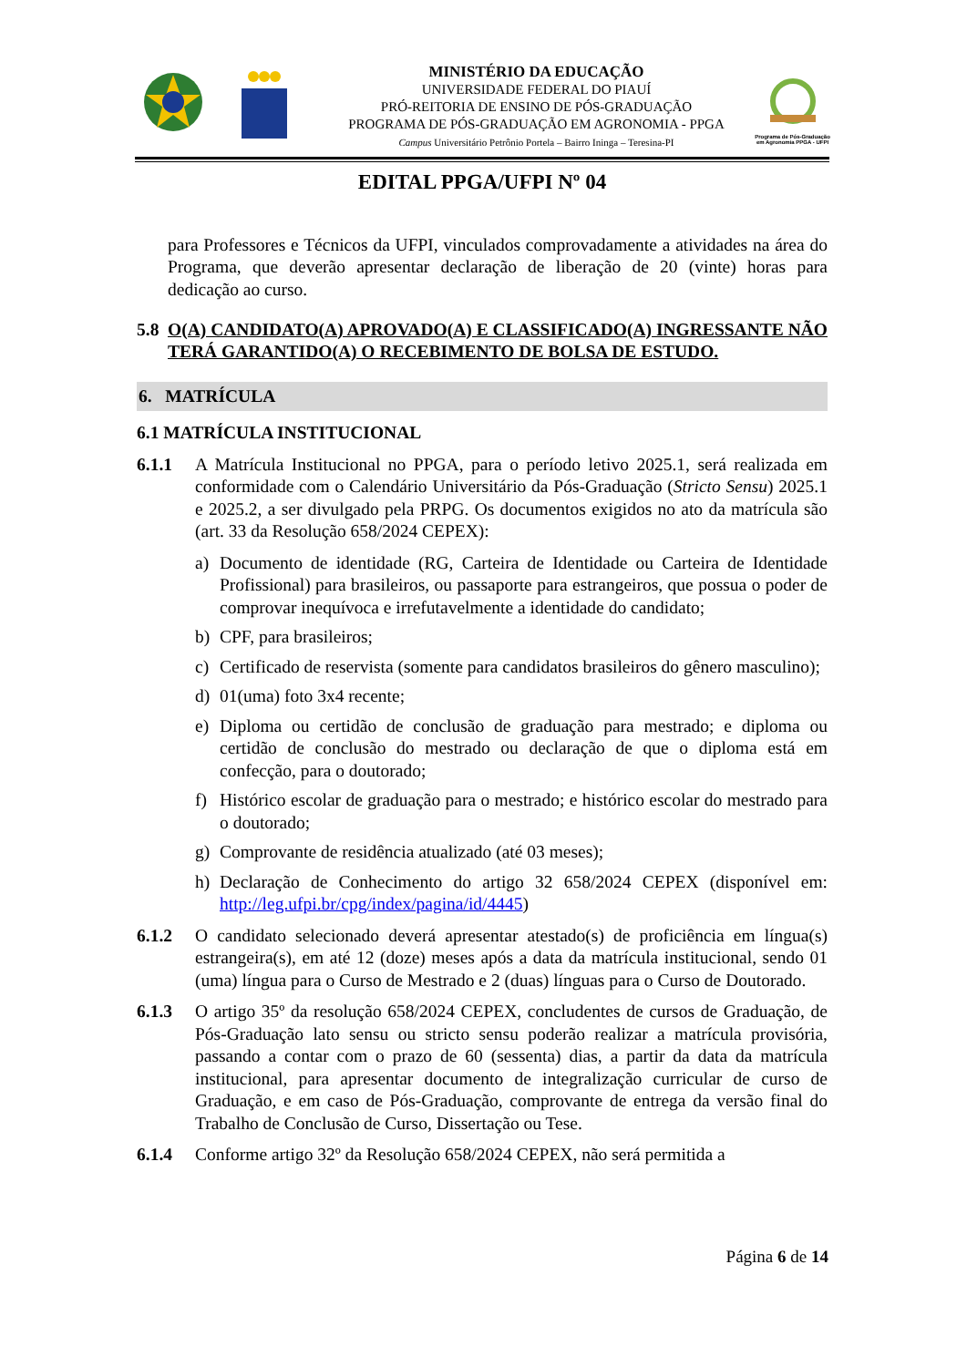MINISTÉRIO DA EDUCAÇÃO
UNIVERSIDADE FEDERAL DO PIAUÍ
PRÓ-REITORIA DE ENSINO DE PÓS-GRADUAÇÃO
PROGRAMA DE PÓS-GRADUAÇÃO EM AGRONOMIA - PPGA
Campus Universitário Petrônio Portela – Bairro Ininga – Teresina-PI
Programa de Pós-Graduação em Agronomia PPGA - UFPI
EDITAL PPGA/UFPI Nº 04
para Professores e Técnicos da UFPI, vinculados comprovadamente a atividades na área do Programa, que deverão apresentar declaração de liberação de 20 (vinte) horas para dedicação ao curso.
5.8 O(A) CANDIDATO(A) APROVADO(A) E CLASSIFICADO(A) INGRESSANTE NÃO TERÁ GARANTIDO(A) O RECEBIMENTO DE BOLSA DE ESTUDO.
6. MATRÍCULA
6.1 MATRÍCULA INSTITUCIONAL
6.1.1 A Matrícula Institucional no PPGA, para o período letivo 2025.1, será realizada em conformidade com o Calendário Universitário da Pós-Graduação (Stricto Sensu) 2025.1 e 2025.2, a ser divulgado pela PRPG. Os documentos exigidos no ato da matrícula são (art. 33 da Resolução 658/2024 CEPEX):
a) Documento de identidade (RG, Carteira de Identidade ou Carteira de Identidade Profissional) para brasileiros, ou passaporte para estrangeiros, que possua o poder de comprovar inequívoca e irrefutavelmente a identidade do candidato;
b) CPF, para brasileiros;
c) Certificado de reservista (somente para candidatos brasileiros do gênero masculino);
d) 01(uma) foto 3x4 recente;
e) Diploma ou certidão de conclusão de graduação para mestrado; e diploma ou certidão de conclusão do mestrado ou declaração de que o diploma está em confecção, para o doutorado;
f) Histórico escolar de graduação para o mestrado; e histórico escolar do mestrado para o doutorado;
g) Comprovante de residência atualizado (até 03 meses);
h) Declaração de Conhecimento do artigo 32 658/2024 CEPEX (disponível em: http://leg.ufpi.br/cpg/index/pagina/id/4445)
6.1.2 O candidato selecionado deverá apresentar atestado(s) de proficiência em língua(s) estrangeira(s), em até 12 (doze) meses após a data da matrícula institucional, sendo 01 (uma) língua para o Curso de Mestrado e 2 (duas) línguas para o Curso de Doutorado.
6.1.3 O artigo 35º da resolução 658/2024 CEPEX, concludentes de cursos de Graduação, de Pós-Graduação lato sensu ou stricto sensu poderão realizar a matrícula provisória, passando a contar com o prazo de 60 (sessenta) dias, a partir da data da matrícula institucional, para apresentar documento de integralização curricular de curso de Graduação, e em caso de Pós-Graduação, comprovante de entrega da versão final do Trabalho de Conclusão de Curso, Dissertação ou Tese.
6.1.4 Conforme artigo 32º da Resolução 658/2024 CEPEX, não será permitida a
Página 6 de 14